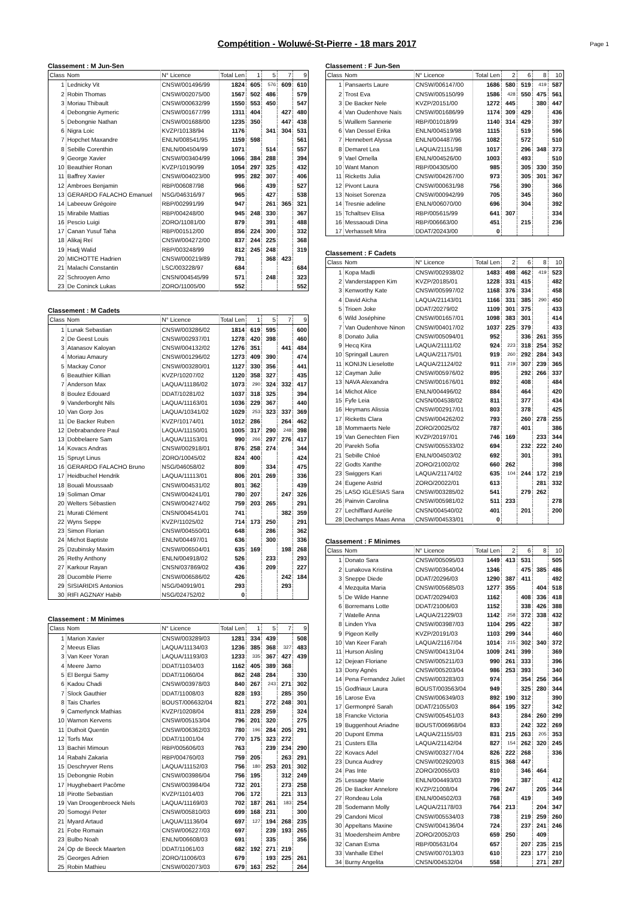Compétition - Woluwé-St-Pierre - 18 mars 2017
Page 1
Classement : M Jun-Sen
| Class | Nom | N° Licence | Total Len | 1 | 5 | 7 | 9 |
| --- | --- | --- | --- | --- | --- | --- | --- |
| 1 | Lednicky Vit | CNSW/001496/99 | 1824 | 605 | 576 | 609 | 610 |
| 2 | Robin Thomas | CNSW/002075/00 | 1567 | 502 | 486 | | 579 |
| 3 | Moriau Thibault | CNSW/000632/99 | 1550 | 553 | 450 | | 547 |
| 4 | Debongnie Aymeric | CNSW/001677/99 | 1311 | 404 | | 427 | 480 |
| 5 | Debongnie Nathan | CNSW/001688/00 | 1235 | 350 | | 447 | 438 |
| 6 | Nigra Loic | KVZP/10138/94 | 1176 | | 341 | 304 | 531 |
| 7 | Hopchet Maxandre | ENLN/008541/95 | 1159 | 598 | | | 561 |
| 8 | Sebille Corenthin | ENLN/004504/99 | 1071 | | 514 | | 557 |
| 9 | George Xavier | CNSW/003404/99 | 1066 | 384 | 288 | | 394 |
| 10 | Beauthier Ronan | KVZP/10190/99 | 1054 | 297 | 325 | | 432 |
| 11 | Baffrey Xavier | CNSW/004023/00 | 995 | 282 | 307 | | 406 |
| 12 | Ambroes Benjamin | RBP/006087/98 | 966 | | 439 | | 527 |
| 13 | GERARDO FALACHO Emanuel | NSG/046316/97 | 965 | | 427 | | 538 |
| 14 | Labeeuw Grégoire | RBP/002991/99 | 947 | | 261 | 365 | 321 |
| 15 | Mirabile Mattias | RBP/004248/00 | 945 | 248 | 330 | | 367 |
| 16 | Pescio Luigi | ZORO/11081/00 | 879 | | 391 | | 488 |
| 17 | Canan Yusuf Taha | RBP/001512/00 | 856 | 224 | 300 | | 332 |
| 18 | Alikaj Reï | CNSW/004272/00 | 837 | 244 | 225 | | 368 |
| 19 | Hadj Walid | RBP/003248/99 | 812 | 245 | 248 | | 319 |
| 20 | MICHOTTE Hadrien | CNSW/000219/89 | 791 | | 368 | 423 | |
| 21 | Malachi Constantin | LSC/003228/97 | 684 | | | | 684 |
| 22 | Schrooyen Arno | CNSN/004545/99 | 571 | | 248 | | 323 |
| 23 | De Coninck Lukas | ZORO/11005/00 | 552 | | | | 552 |
Classement : M Cadets
| Class | Nom | N° Licence | Total Len | 1 | 5 | 7 | 9 |
| --- | --- | --- | --- | --- | --- | --- | --- |
| 1 | Lunak Sebastian | CNSW/003286/02 | 1814 | 619 | 595 | | 600 |
| 2 | De Geest Louis | CNSW/002937/01 | 1278 | 420 | 398 | | 460 |
| 3 | Atanasov Kaloyan | CNSW/004132/02 | 1276 | 351 | | 441 | 484 |
| 4 | Moriau Amaury | CNSW/001296/02 | 1273 | 409 | 390 | | 474 |
| 5 | Mackay Conor | CNSW/003280/01 | 1127 | 330 | 356 | | 441 |
| 6 | Beauthier Killian | KVZP/10207/02 | 1120 | 358 | 327 | | 435 |
| 7 | Anderson Max | LAQUA/11186/02 | 1073 | 290 | 324 | 332 | 417 |
| 8 | Boulez Edouard | DDAT/10281/02 | 1037 | 318 | 325 | | 394 |
| 9 | Vanderborght Nils | LAQUA/11163/01 | 1036 | 229 | 367 | | 440 |
| 10 | Van Gorp Jos | LAQUA/10341/02 | 1029 | 253 | 323 | 337 | 369 |
| 11 | De Backer Ruben | KVZP/10174/01 | 1012 | 286 | | 264 | 462 |
| 12 | Debrabandere Paul | LAQUA/11150/01 | 1005 | 317 | 290 | 248 | 398 |
| 13 | Dobbelaere Sam | LAQUA/11153/01 | 990 | 266 | 297 | 276 | 417 |
| 14 | Kovacs Andras | CNSW/002918/01 | 876 | 258 | 274 | | 344 |
| 15 | Spruyt Linus | ZORO/10045/02 | 824 | 400 | | | 424 |
| 16 | GERARDO FALACHO Bruno | NSG/046058/02 | 809 | | 334 | | 475 |
| 17 | Heidbuchel Hendrik | LAQUA/11113/01 | 806 | 201 | 269 | | 336 |
| 18 | Bouali Moussaab | CNSW/004531/02 | 801 | 362 | | | 439 |
| 19 | Soliman Omar | CNSW/004241/01 | 780 | 207 | | 247 | 326 |
| 20 | Welters Sébastien | CNSW/004274/02 | 759 | 203 | 265 | | 291 |
| 21 | Murati Clément | CNSN/004541/01 | 741 | | | 382 | 359 |
| 22 | Wyns Seppe | KVZP/11025/02 | 714 | 173 | 250 | | 291 |
| 23 | Simon Florian | CNSW/004550/01 | 648 | | 286 | | 362 |
| 24 | Michot Baptiste | ENLN/004497/01 | 636 | | 300 | | 336 |
| 25 | Dzubinsky Maxim | CNSW/006504/01 | 635 | 169 | | 198 | 268 |
| 26 | Rethy Anthony | ENLN/004918/02 | 526 | | 233 | | 293 |
| 27 | Karkour Rayan | CNSN/037869/02 | 436 | | 209 | | 227 |
| 28 | Ducomble Pierre | CNSW/006586/02 | 426 | | | 242 | 184 |
| 29 | SISIARIDIS Antonios | NSG/040919/01 | 293 | | | 293 | |
| 30 | RIFI AGZNAY Habib | NSG/024752/02 | 0 | | | | |
Classement : M Minimes
| Class | Nom | N° Licence | Total Len | 1 | 5 | 7 | 9 |
| --- | --- | --- | --- | --- | --- | --- | --- |
| 1 | Marion Xavier | CNSW/003289/03 | 1281 | 334 | 439 | | 508 |
| 2 | Meeus Elias | LAQUA/11134/03 | 1236 | 385 | 368 | 327 | 483 |
| 3 | Van Keer Yoran | LAQUA/11193/03 | 1233 | 335 | 367 | 427 | 439 |
| 4 | Meere Jarno | DDAT/11034/03 | 1162 | 405 | 389 | 368 | |
| 5 | El Bergui Samy | DDAT/11060/04 | 862 | 248 | 284 | | 330 |
| 6 | Kadou Chadi | CNSW/003978/03 | 840 | 267 | 243 | 271 | 302 |
| 7 | Slock Gauthier | DDAT/11008/03 | 828 | 193 | | 285 | 350 |
| 8 | Tais Charles | BOUST/006632/04 | 821 | | 272 | 248 | 301 |
| 9 | Camerlynck Mathias | KVZP/10208/04 | 811 | 228 | 259 | | 324 |
| 10 | Warnon Kervens | CNSW/005153/04 | 796 | 201 | 320 | | 275 |
| 11 | Duthoit Quentin | CNSW/006362/03 | 780 | 196 | 284 | 205 | 291 |
| 12 | Torfs Max | DDAT/11001/04 | 770 | 175 | 323 | 272 | |
| 13 | Bachiri Mimoun | RBP/005606/03 | 763 | | 239 | 234 | 290 |
| 14 | Rabahi Zakaria | RBP/004760/03 | 759 | 205 | | 263 | 291 |
| 15 | Deschryver Rens | LAQUA/11152/03 | 756 | 180 | 253 | 201 | 302 |
| 15 | Debongnie Robin | CNSW/003986/04 | 756 | 195 | | 312 | 249 |
| 17 | Huyghebaert Pacôme | CNSW/003984/04 | 732 | 201 | | 273 | 258 |
| 18 | Pirotte Sebastian | KVZP/11014/03 | 706 | 172 | | 221 | 313 |
| 19 | Van Droogenbroeck Niels | LAQUA/11169/03 | 702 | 187 | 261 | 183 | 254 |
| 20 | Somogyi Peter | CNSW/005810/03 | 699 | 168 | 231 | | 300 |
| 21 | Myard Artaud | LAQUA/11136/04 | 697 | 127 | 194 | 268 | 235 |
| 21 | Fobe Romain | CNSW/006227/03 | 697 | | 239 | 193 | 265 |
| 23 | Bulbo Noah | ENLN/006608/03 | 691 | | 335 | | 356 |
| 24 | Op de Beeck Maarten | DDAT/11061/03 | 682 | 192 | 271 | 219 | |
| 25 | Georges Adrien | ZORO/11006/03 | 679 | | 193 | 225 | 261 |
| 25 | Robin Mathieu | CNSW/002073/03 | 679 | 163 | 252 | | 264 |
Classement : F Jun-Sen
| Class | Nom | N° Licence | Total Len | 2 | 6 | 8 | 10 |
| --- | --- | --- | --- | --- | --- | --- | --- |
| 1 | Pansaerts Laure | CNSW/006147/00 | 1686 | 580 | 519 | 419 | 587 |
| 2 | Trost Eva | CNSW/005150/99 | 1586 | 428 | 550 | 475 | 561 |
| 3 | De Backer Nele | KVZP/20151/00 | 1272 | 445 | | 380 | 447 |
| 4 | Van Oudenhove Naïs | CNSW/001686/99 | 1174 | 309 | 429 | | 436 |
| 5 | Wuillem Sannerie | RBP/001018/99 | 1140 | 314 | 429 | | 397 |
| 6 | Van Dessel Erika | ENLN/004519/98 | 1115 | | 519 | | 596 |
| 7 | Hennebert Alyssa | ENLN/004487/96 | 1082 | | 572 | | 510 |
| 8 | Demaret Lea | LAQUA/21151/98 | 1017 | | 296 | 348 | 373 |
| 9 | Vael Ornella | ENLN/004526/00 | 1003 | | 493 | | 510 |
| 10 | Want Manon | RBP/004305/00 | 985 | | 305 | 330 | 350 |
| 11 | Ricketts Julia | CNSW/004267/00 | 973 | | 305 | 301 | 367 |
| 12 | Pivont Laura | CNSW/000631/98 | 756 | | 390 | | 366 |
| 13 | Noiset Sorenza | CNSW/000942/99 | 705 | | 345 | | 360 |
| 14 | Tresnie adeline | ENLN/006070/00 | 696 | | 304 | | 392 |
| 15 | Tchaltsev Elisa | RBP/005615/99 | 641 | 307 | | | 334 |
| 16 | Messaoudi Dina | RBP/006663/00 | 451 | | 215 | | 236 |
| 17 | Verhasselt Mira | DDAT/20243/00 | 0 | | | | |
Classement : F Cadets
| Class | Nom | N° Licence | Total Len | 2 | 6 | 8 | 10 |
| --- | --- | --- | --- | --- | --- | --- | --- |
| 1 | Kopa Madli | CNSW/002938/02 | 1483 | 498 | 462 | 419 | 523 |
| 2 | Vanderstappen Kim | KVZP/20185/01 | 1228 | 331 | 415 | | 482 |
| 3 | Kenworthy Kate | CNSW/005997/02 | 1168 | 376 | 334 | | 458 |
| 4 | David Aïcha | LAQUA/21143/01 | 1166 | 331 | 385 | 290 | 450 |
| 5 | Trioen Joke | DDAT/20279/02 | 1109 | 301 | 375 | | 433 |
| 6 | Wild Joséphine | CNSW/001657/01 | 1098 | 383 | 301 | | 414 |
| 7 | Van Oudenhove Ninon | CNSW/004017/02 | 1037 | 225 | 379 | | 433 |
| 8 | Donato Julia | CNSW/005094/01 | 952 | | 336 | 261 | 355 |
| 9 | Hecq Kira | LAQUA/21111/02 | 924 | 223 | 318 | 254 | 352 |
| 10 | Springall Lauren | LAQUA/21175/01 | 919 | 260 | 292 | 284 | 343 |
| 11 | KONIJN Lieselotte | LAQUA/21124/02 | 911 | 219 | 307 | 239 | 365 |
| 12 | Cayman Julie | CNSW/005976/02 | 895 | | 292 | 266 | 337 |
| 13 | NAVA Alexandra | CNSW/001676/01 | 892 | | 408 | | 484 |
| 14 | Michot Alice | ENLN/004496/02 | 884 | | 464 | | 420 |
| 15 | Fyfe Leia | CNSN/004538/02 | 811 | | 377 | | 434 |
| 16 | Heymans Alissia | CNSW/002917/01 | 803 | | 378 | | 425 |
| 17 | Ricketts Clara | CNSW/004262/02 | 793 | | 260 | 278 | 255 |
| 18 | Mommaerts Nele | ZORO/20025/02 | 787 | | 401 | | 386 |
| 19 | Van Genechten Fien | KVZP/20197/01 | 746 | 169 | | 233 | 344 |
| 20 | Parekh Sofia | CNSW/005533/02 | 694 | | 232 | 222 | 240 |
| 21 | Sebille Chloé | ENLN/004503/02 | 692 | | 301 | | 391 |
| 22 | Godts Xanthe | ZORO/21002/02 | 660 | 262 | | | 398 |
| 23 | Swiggers Kari | LAQUA/21174/02 | 635 | 104 | 244 | 172 | 219 |
| 24 | Eugene Astrid | ZORO/20022/01 | 613 | | | 281 | 332 |
| 25 | LASO IGLESIAS Sara | CNSW/003285/02 | 541 | | 279 | 262 | |
| 26 | Painvin Carolina | CNSW/005981/02 | 511 | 233 | | | 278 |
| 27 | Lechifflard Aurélie | CNSN/004540/02 | 401 | | 201 | | 200 |
| 28 | Dechamps Maas Anna | CNSW/004533/01 | 0 | | | | |
Classement : F Minimes
| Class | Nom | N° Licence | Total Len | 2 | 6 | 8 | 10 |
| --- | --- | --- | --- | --- | --- | --- | --- |
| 1 | Donato Sara | CNSW/005095/03 | 1449 | 413 | 531 | | 505 |
| 2 | Lunakova Kristina | CNSW/003640/04 | 1346 | | 475 | 385 | 486 |
| 3 | Sneppe Diede | DDAT/20296/03 | 1290 | 387 | 411 | | 492 |
| 4 | Mezquita Maria | CNSW/005685/03 | 1277 | 355 | | 404 | 518 |
| 5 | De Wilde Hanne | DDAT/20294/03 | 1162 | | 408 | 336 | 418 |
| 6 | Borremans Lotte | DDAT/21006/03 | 1152 | | 338 | 426 | 388 |
| 7 | Watelle Anna | LAQUA/21229/03 | 1142 | 258 | 372 | 338 | 432 |
| 8 | Linden Ylva | CNSW/003987/03 | 1104 | 295 | 422 | | 387 |
| 9 | Pigeon Kelly | KVZP/20191/03 | 1103 | 299 | 344 | | 460 |
| 10 | Van Keer Farah | LAQUA/21167/04 | 1014 | 215 | 302 | 340 | 372 |
| 11 | Hurson Aisling | CNSW/004131/04 | 1009 | 241 | 399 | | 369 |
| 12 | Dejean Floriane | CNSW/005211/03 | 990 | 261 | 333 | | 396 |
| 13 | Dony Agnès | CNSW/005203/04 | 986 | 253 | 393 | | 340 |
| 14 | Pena Fernandez Juliet | CNSW/003283/03 | 974 | | 354 | 256 | 364 |
| 15 | Godfriaux Laura | BOUST/003563/04 | 949 | | 325 | 280 | 344 |
| 16 | Larose Eva | CNSW/006349/03 | 892 | 190 | 312 | | 390 |
| 17 | Germonpré Sarah | DDAT/21055/03 | 864 | 195 | 327 | | 342 |
| 18 | Francke Victoria | CNSW/005451/03 | 843 | | 284 | 260 | 299 |
| 19 | Buggenhout Ariadne | BOUST/006968/04 | 833 | | 242 | 322 | 269 |
| 20 | Dupont Emma | LAQUA/21155/03 | 831 | 215 | 263 | 205 | 353 |
| 21 | Custers Ella | LAQUA/21142/04 | 827 | 154 | 262 | 320 | 245 |
| 22 | Kovacs Adel | CNSW/003277/04 | 826 | 222 | 268 | | 336 |
| 23 | Dunca Audrey | CNSW/002920/03 | 815 | 368 | 447 | | |
| 24 | Pas Inte | ZORO/20055/03 | 810 | | 346 | 464 | |
| 25 | Lessage Marie | ENLN/004493/03 | 799 | | 387 | | 412 |
| 26 | De Backer Annelore | KVZP/21008/04 | 796 | 247 | | 205 | 344 |
| 27 | Rondeau Lola | ENLN/004502/03 | 768 | | 419 | | 349 |
| 28 | Sodemann Molly | LAQUA/21178/03 | 764 | 213 | | 204 | 347 |
| 29 | Candoni Micol | CNSW/005534/03 | 738 | | 219 | 259 | 260 |
| 30 | Appeltans Maxine | CNSW/004136/04 | 724 | | 237 | 241 | 246 |
| 31 | Moedersheim Ambre | ZORO/20052/03 | 659 | 250 | | 409 | |
| 32 | Canan Esma | RBP/005631/04 | 657 | | 207 | 235 | 215 |
| 33 | Vanhalle Ethel | CNSW/007013/03 | 610 | | 223 | 177 | 210 |
| 34 | Burny Angelita | CNSN/004532/04 | 558 | | | 271 | 287 |